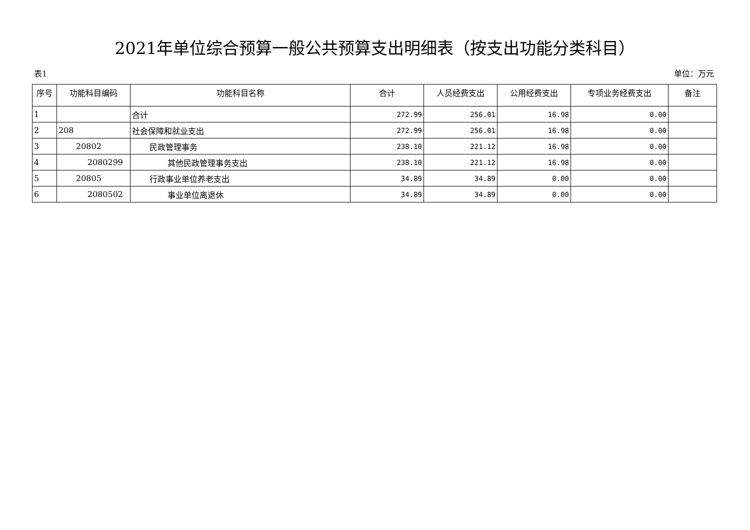2021年单位综合预算一般公共预算支出明细表（按支出功能分类科目）
表1 单位：万元
| 序号 | 功能科目编码 | 功能科目名称 | 合计 | 人员经费支出 | 公用经费支出 | 专项业务经费支出 | 备注 |
| --- | --- | --- | --- | --- | --- | --- | --- |
| 1 | | 合计 | 272.99 | 256.01 | 16.98 | 0.00 | |
| 2 | 208 | 社会保障和就业支出 | 272.99 | 256.01 | 16.98 | 0.00 | |
| 3 | 20802 | 民政管理事务 | 238.10 | 221.12 | 16.98 | 0.00 | |
| 4 | 2080299 | 其他民政管理事务支出 | 238.10 | 221.12 | 16.98 | 0.00 | |
| 5 | 20805 | 行政事业单位养老支出 | 34.89 | 34.89 | 0.00 | 0.00 | |
| 6 | 2080502 | 事业单位离退休 | 34.89 | 34.89 | 0.00 | 0.00 | |